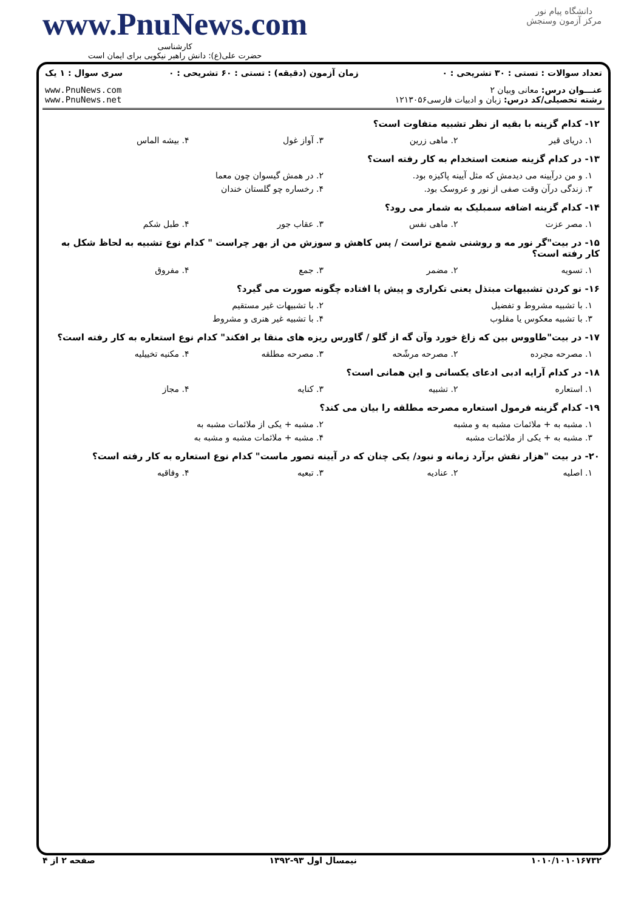www.PnuNews.com
کارشناسی
حضرت علی(ع): دانش راهبر نیکویی برای ایمان است
دانشگاه پیام نور
مرکز آزمون وسنجش
| تعداد سوالات : تستی : ۳۰ تشریحی : ۰ | زمان آزمون (دقیقه) : تستی : ۶۰ تشریحی : ۰ | سری سوال : ۱ یک |
| عنـــوان درس: معانی وبیان ۲ رشته تحصیلی/کد درس: زبان و ادبیات فارسی۱۲۱۳۰۵۶ | | www.PnuNews.com www.PnuNews.net |
۱۲- کدام گزینه با بقیه از نظر تشبیه متفاوت است؟
۱. دریای قیر ۲. ماهی زرین ۳. آواز غول ۴. بیشه الماس
۱۳- در کدام گزینه صنعت استخدام به کار رفته است؟
۱. و من درآیینه می دیدمش که مثل آیینه پاکیزه بود. ۲. در همش گیسوان چون معما
۳. زندگی درآن وقت صفی از نور و عروسک بود. ۴. رخساره چو گلستان خندان
۱۴- کدام گزینه اضافه سمبلیک به شمار می رود؟
۱. مصر عزت ۲. ماهی نفس ۳. عقاب جور ۴. طبل شکم
۱۵- در بیت"گر نور مه و روشنی شمع تراست / پس کاهش و سوزش من از بهر چراست " کدام نوع تشبیه به لحاظ شکل به کار رفته است؟
۱. تسویه ۲. مضمر ۳. جمع ۴. مفروق
۱۶- نو کردن تشبیهات مبتذل یعنی تکراری و پیش پا افتاده چگونه صورت می گیرد؟
۱. با تشبیه مشروط و تفضیل ۲. با تشبیهات غیر مستقیم
۳. با تشبیه معکوس یا مقلوب ۴. با تشبیه غیر هنری و مشروط
۱۷- در بیت"طاووس بین که زاغ خورد وآن گه از گلو / گاورس ریزه های منقا بر افکند" کدام نوع استعاره به کار رفته است؟
۱. مصرحه مجرده ۲. مصرحه مرشّحه ۳. مصرحه مطلقه ۴. مکنیه تخییلیه
۱۸- در کدام آرایه ادبی ادعای یکسانی و این همانی است؟
۱. استعاره ۲. تشبیه ۳. کنایه ۴. مجاز
۱۹- کدام گزینه فرمول استعاره مصرحه مطلقه را بیان می کند؟
۱. مشبه به + ملائمات مشبه به و مشبه ۲. مشبه + یکی از ملائمات مشبه به
۳. مشبه به + یکی از ملائمات مشبه ۴. مشبه + ملائمات مشبه و مشبه به
۲۰- در بیت "هزار نقش برآرد زمانه و نبود/ یکی چنان که در آیینه تصور ماست" کدام نوع استعاره به کار رفته است؟
۱. اصلیه ۲. عنادیه ۳. تبعیه ۴. وفاقیه
۱۰۱۰/۱۰۱۰۱۶۷۳۲ نیمسال اول ۹۳-۱۳۹۲ صفحه ۲ از ۴